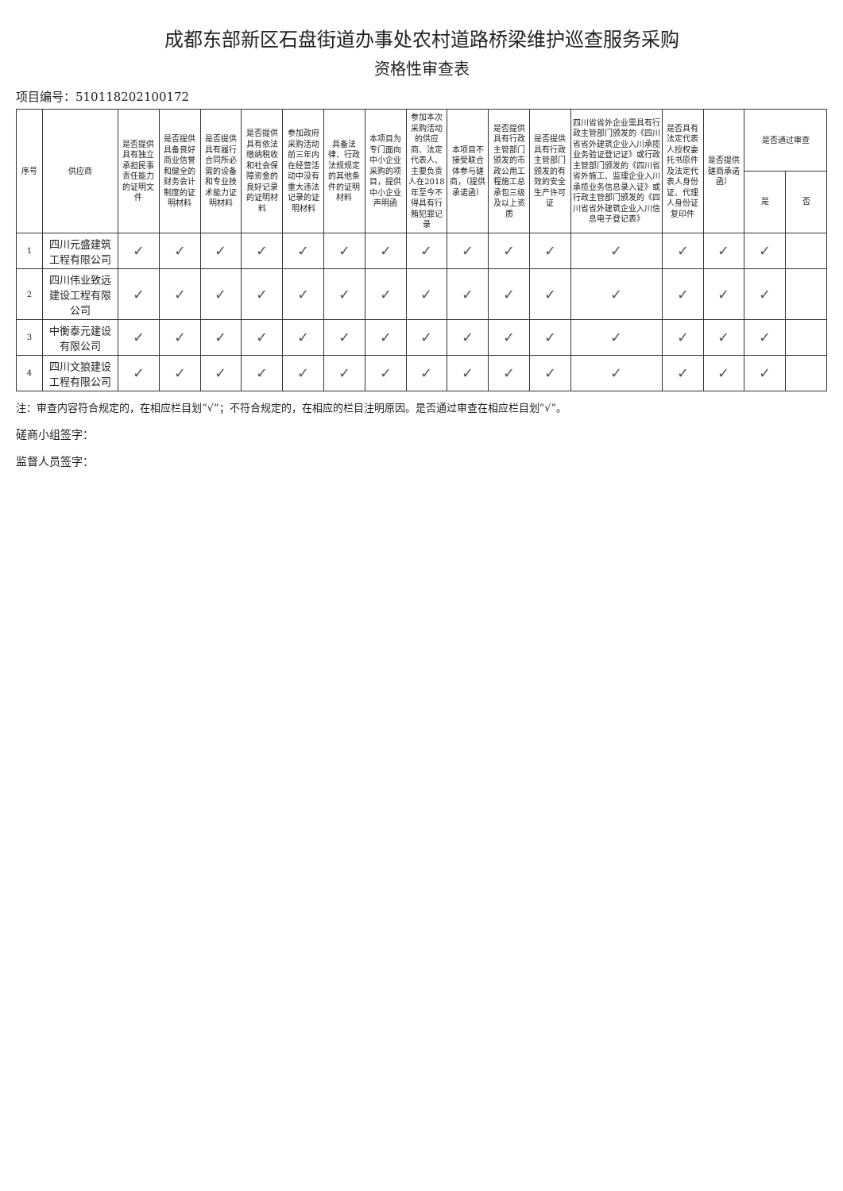成都东部新区石盘街道办事处农村道路桥梁维护巡查服务采购
资格性审查表
项目编号：510118202100172
| 序号 | 供应商 | 是否提供具有独立承担民事责任能力的证明文件 | 是否提供具备良好商业信誉和健全的财务会计制度的证明材料 | 是否提供具有履行合同所必需的设备和专业技术能力证明材料 | 是否提供具有依法缴纳税收和社会保障资金的良好记录的证明材料 | 参加政府采购活动前三年内在经营活动中没有重大违法记录的证明材料 | 具备法律、行政法规规定的其他条件的证明材料 | 本项目为专门面向中小企业采购的项目，提供中小企业声明函 | 参加本次采购活动的供应商、法定代表人、主要负责人在2018年至今不得具有行贿犯罪记录 | 本项目不接受联合体参与磋商，（提供承诺函） | 是否提供具有行政主管部门颁发的市政公用工程施工总承包三级及以上资质 | 是否提供具有行政主管部门颁发的有效的安全生产许可证 | 四川省省外企业需具有行政主管部门颁发的《四川省省外建筑企业入川承揽业务验证登记证》或行政主管部门颁发的《四川省省外施工、监理企业入川承揽业务信息录入证》或行政主管部门颁发的《四川省省外建筑企业入川信息电子登记表》 | 是否具有法定代表人授权委托书原件及法定代表人身份证、代理人身份证复印件 | 是否提供磋商承诺函） | 是否通过审查 | |
| --- | --- | --- | --- | --- | --- | --- | --- | --- | --- | --- | --- | --- | --- | --- | --- | --- | --- |
| | | | | | | | | | | | | | | | | 是 | 否 |
| 1 | 四川元盛建筑工程有限公司 | ✓ | ✓ | ✓ | ✓ | ✓ | ✓ | ✓ | ✓ | ✓ | ✓ | ✓ | ✓ | ✓ | ✓ | ✓ | |
| 2 | 四川伟业致远建设工程有限公司 | ✓ | ✓ | ✓ | ✓ | ✓ | ✓ | ✓ | ✓ | ✓ | ✓ | ✓ | ✓ | ✓ | ✓ | ✓ | |
| 3 | 中衡泰元建设有限公司 | ✓ | ✓ | ✓ | ✓ | ✓ | ✓ | ✓ | ✓ | ✓ | ✓ | ✓ | ✓ | ✓ | ✓ | ✓ | |
| 4 | 四川文狼建设工程有限公司 | ✓ | ✓ | ✓ | ✓ | ✓ | ✓ | ✓ | ✓ | ✓ | ✓ | ✓ | ✓ | ✓ | ✓ | ✓ | |
注：审查内容符合规定的，在相应栏目划“√”；不符合规定的，在相应的栏目注明原因。是否通过审查在相应栏目划“√”。
磋商小组签字：
监督人员签字：